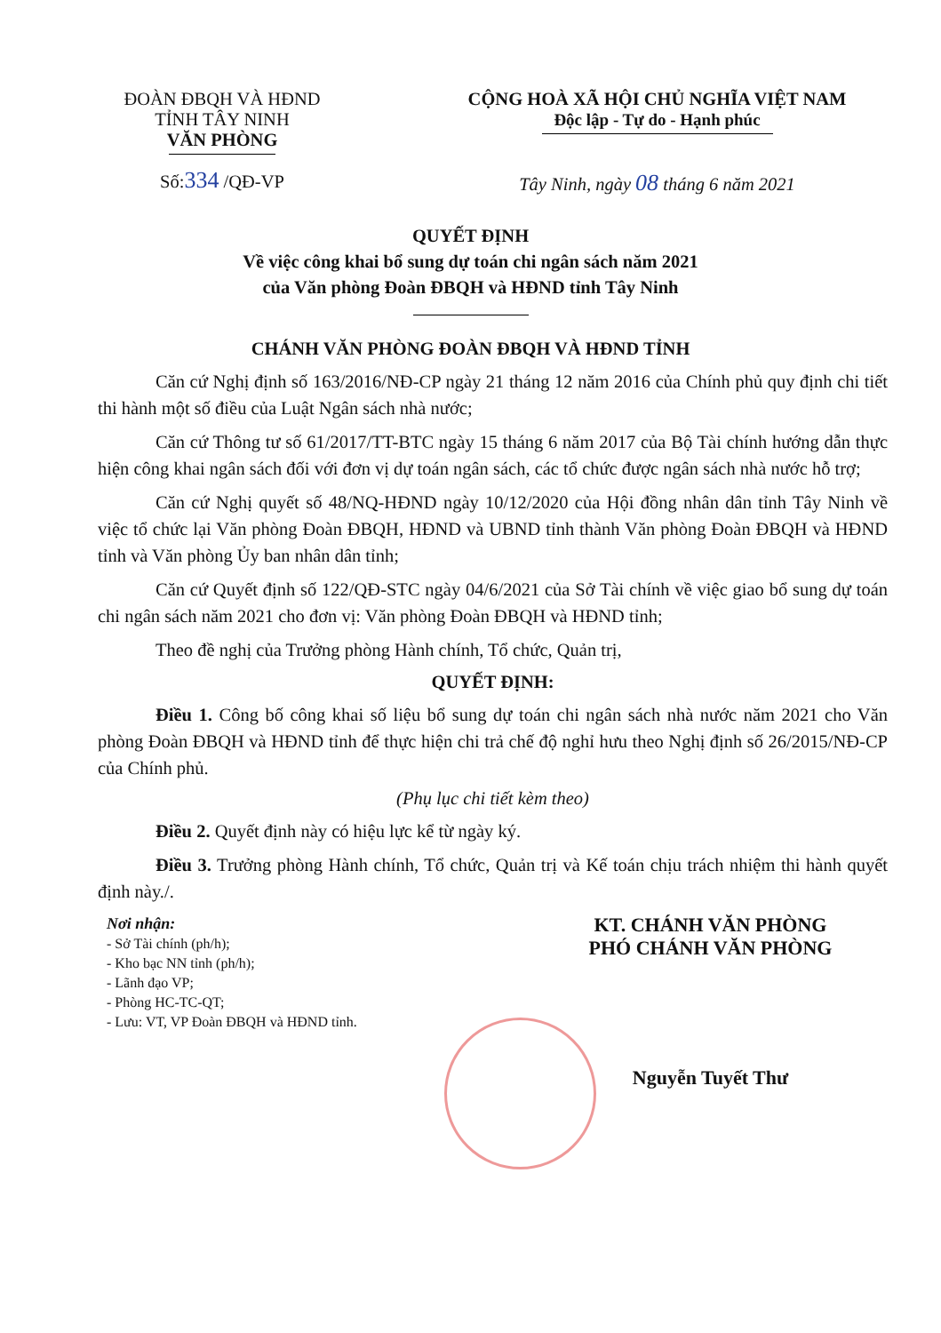ĐOÀN ĐBQH VÀ HĐND
TỈNH TÂY NINH
VĂN PHÒNG
Số:334 /QĐ-VP
CỘNG HOÀ XÃ HỘI CHỦ NGHĨA VIỆT NAM
Độc lập - Tự do - Hạnh phúc
Tây Ninh, ngày 08 tháng 6 năm 2021
QUYẾT ĐỊNH
Về việc công khai bổ sung dự toán chi ngân sách năm 2021
của Văn phòng Đoàn ĐBQH và HĐND tỉnh Tây Ninh
CHÁNH VĂN PHÒNG ĐOÀN ĐBQH VÀ HĐND TỈNH
Căn cứ Nghị định số 163/2016/NĐ-CP ngày 21 tháng 12 năm 2016 của Chính phủ quy định chi tiết thi hành một số điều của Luật Ngân sách nhà nước;
Căn cứ Thông tư số 61/2017/TT-BTC ngày 15 tháng 6 năm 2017 của Bộ Tài chính hướng dẫn thực hiện công khai ngân sách đối với đơn vị dự toán ngân sách, các tổ chức được ngân sách nhà nước hỗ trợ;
Căn cứ Nghị quyết số 48/NQ-HĐND ngày 10/12/2020 của Hội đồng nhân dân tỉnh Tây Ninh về việc tổ chức lại Văn phòng Đoàn ĐBQH, HĐND và UBND tỉnh thành Văn phòng Đoàn ĐBQH và HĐND tỉnh và Văn phòng Ủy ban nhân dân tỉnh;
Căn cứ Quyết định số 122/QĐ-STC ngày 04/6/2021 của Sở Tài chính về việc giao bổ sung dự toán chi ngân sách năm 2021 cho đơn vị: Văn phòng Đoàn ĐBQH và HĐND tỉnh;
Theo đề nghị của Trưởng phòng Hành chính, Tổ chức, Quản trị,
QUYẾT ĐỊNH:
Điều 1. Công bố công khai số liệu bổ sung dự toán chi ngân sách nhà nước năm 2021 cho Văn phòng Đoàn ĐBQH và HĐND tỉnh để thực hiện chi trả chế độ nghỉ hưu theo Nghị định số 26/2015/NĐ-CP của Chính phủ.
(Phụ lục chi tiết kèm theo)
Điều 2. Quyết định này có hiệu lực kể từ ngày ký.
Điều 3. Trưởng phòng Hành chính, Tổ chức, Quản trị và Kế toán chịu trách nhiệm thi hành quyết định này./.
Nơi nhận:
- Sở Tài chính (ph/h);
- Kho bạc NN tỉnh (ph/h);
- Lãnh đạo VP;
- Phòng HC-TC-QT;
- Lưu: VT, VP Đoàn ĐBQH và HĐND tỉnh.
KT. CHÁNH VĂN PHÒNG
PHÓ CHÁNH VĂN PHÒNG
Nguyễn Tuyết Thư